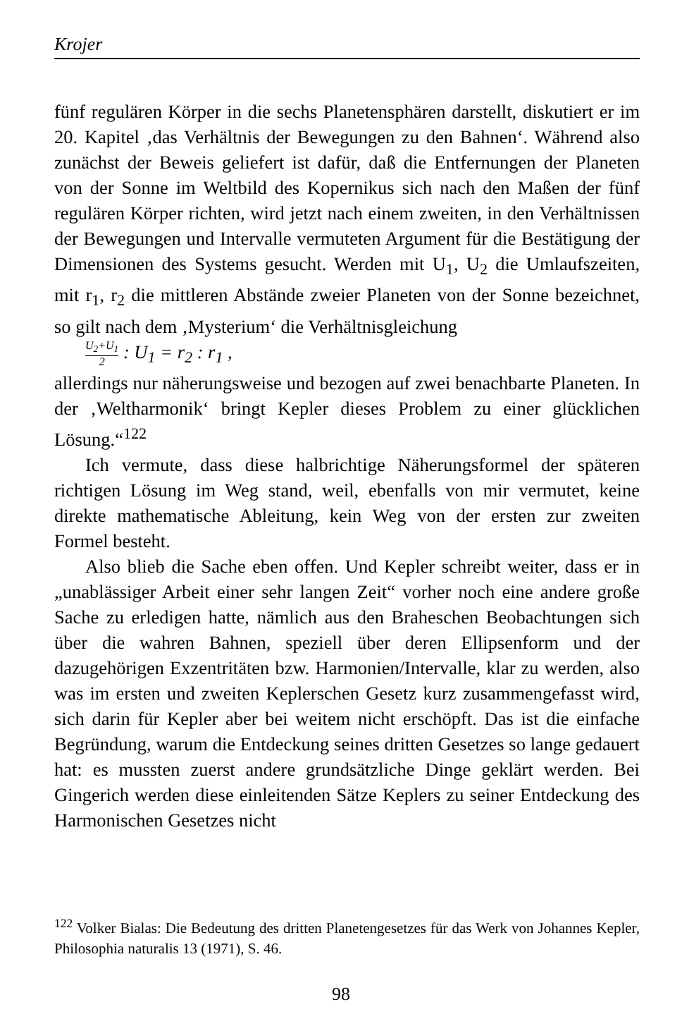Krojer
fünf regulären Körper in die sechs Planetensphären darstellt, diskutiert er im 20. Kapitel ‚das Verhältnis der Bewegungen zu den Bahnen‘. Während also zunächst der Beweis geliefert ist dafür, daß die Entfernungen der Planeten von der Sonne im Weltbild des Kopernikus sich nach den Maßen der fünf regulären Körper richten, wird jetzt nach einem zweiten, in den Verhältnissen der Bewegungen und Intervalle vermuteten Argument für die Bestätigung der Dimensionen des Systems gesucht. Werden mit U<sub>1</sub>, U<sub>2</sub> die Umlaufszeiten, mit r<sub>1</sub>, r<sub>2</sub> die mittleren Abstände zweier Planeten von der Sonne bezeichnet, so gilt nach dem ‚Mysterium‘ die Verhältnisgleichung
U<sub>2</sub>+U<sub>1</sub> 2 : U<sub>1</sub> = r<sub>2</sub> : r<sub>1</sub> ,
allerdings nur näherungsweise und bezogen auf zwei benachbarte Planeten. In der ‚Weltharmonik‘ bringt Kepler dieses Problem zu einer glücklichen Lösung.“<sup>122</sup>
Ich vermute, dass diese halbrichtige Näherungsformel der späteren richtigen Lösung im Weg stand, weil, ebenfalls von mir vermutet, keine direkte mathematische Ableitung, kein Weg von der ersten zur zweiten Formel besteht.
Also blieb die Sache eben offen. Und Kepler schreibt weiter, dass er in „unablässiger Arbeit einer sehr langen Zeit“ vorher noch eine andere große Sache zu erledigen hatte, nämlich aus den Braheschen Beobachtungen sich über die wahren Bahnen, speziell über deren Ellipsenform und der dazugehörigen Exzentritäten bzw. Harmonien/Intervalle, klar zu werden, also was im ersten und zweiten Keplerschen Gesetz kurz zusammengefasst wird, sich darin für Kepler aber bei weitem nicht erschöpft. Das ist die einfache Begründung, warum die Entdeckung seines dritten Gesetzes so lange gedauert hat: es mussten zuerst andere grundsätzliche Dinge geklärt werden. Bei Gingerich werden diese einleitenden Sätze Keplers zu seiner Entdeckung des Harmonischen Gesetzes nicht
<sup>122</sup> Volker Bialas: Die Bedeutung des dritten Planetengesetzes für das Werk von Johannes Kepler, Philosophia naturalis 13 (1971), S. 46.
98